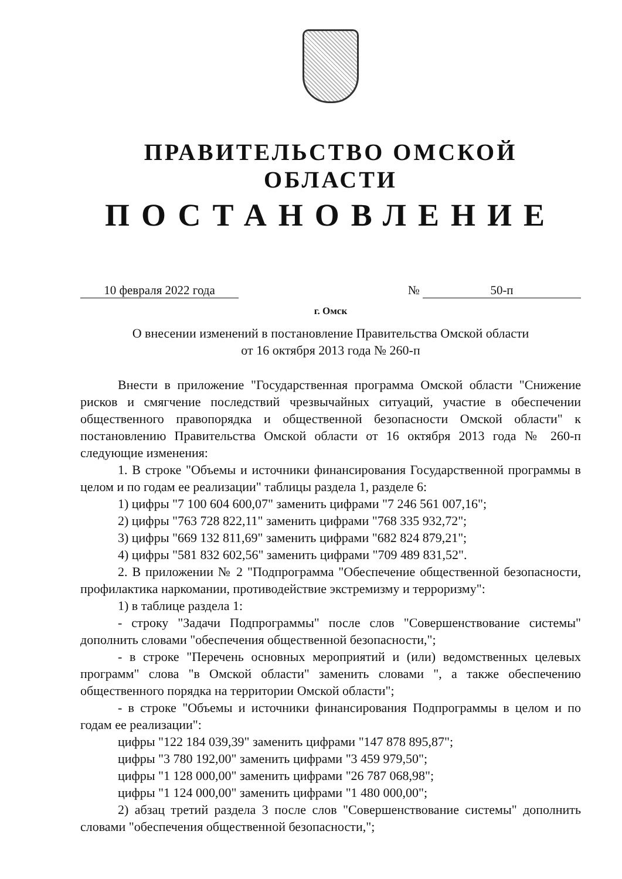ПРАВИТЕЛЬСТВО ОМСКОЙ ОБЛАСТИ
ПОСТАНОВЛЕНИЕ
10 февраля 2022 года № 50-п
г. Омск
О внесении изменений в постановление Правительства Омской области
от 16 октября 2013 года № 260-п
Внести в приложение "Государственная программа Омской области "Снижение рисков и смягчение последствий чрезвычайных ситуаций, участие в обеспечении общественного правопорядка и общественной безопасности Омской области" к постановлению Правительства Омской области от 16 октября 2013 года № 260-п следующие изменения:
1. В строке "Объемы и источники финансирования Государственной программы в целом и по годам ее реализации" таблицы раздела 1, разделе 6:
1) цифры "7 100 604 600,07" заменить цифрами "7 246 561 007,16";
2) цифры "763 728 822,11" заменить цифрами "768 335 932,72";
3) цифры "669 132 811,69" заменить цифрами "682 824 879,21";
4) цифры "581 832 602,56" заменить цифрами "709 489 831,52".
2. В приложении № 2 "Подпрограмма "Обеспечение общественной безопасности, профилактика наркомании, противодействие экстремизму и терроризму":
1) в таблице раздела 1:
- строку "Задачи Подпрограммы" после слов "Совершенствование системы" дополнить словами "обеспечения общественной безопасности,";
- в строке "Перечень основных мероприятий и (или) ведомственных целевых программ" слова "в Омской области" заменить словами ", а также обеспечению общественного порядка на территории Омской области";
- в строке "Объемы и источники финансирования Подпрограммы в целом и по годам ее реализации":
цифры "122 184 039,39" заменить цифрами "147 878 895,87";
цифры "3 780 192,00" заменить цифрами "3 459 979,50";
цифры "1 128 000,00" заменить цифрами "26 787 068,98";
цифры "1 124 000,00" заменить цифрами "1 480 000,00";
2) абзац третий раздела 3 после слов "Совершенствование системы" дополнить словами "обеспечения общественной безопасности,";